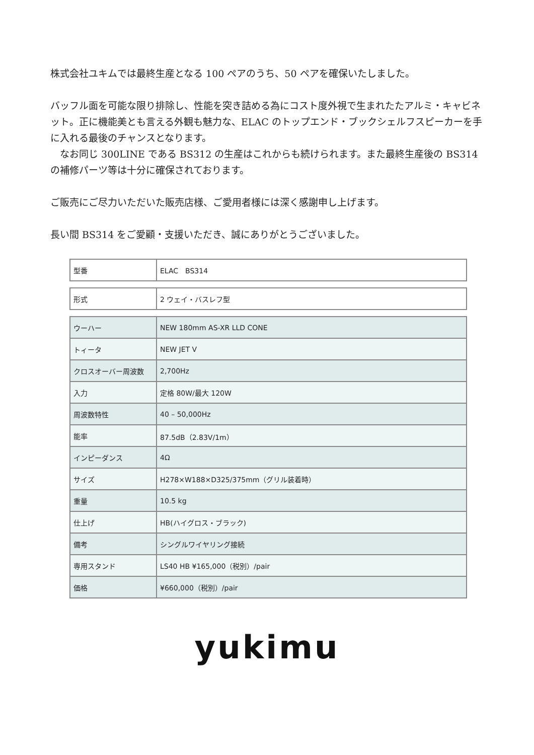株式会社ユキムでは最終生産となる 100 ペアのうち、50 ペアを確保いたしました。
バッフル面を可能な限り排除し、性能を突き詰める為にコスト度外視で生まれたたアルミ・キャビネット。正に機能美とも言える外観も魅力な、ELAC のトップエンド・ブックシェルフスピーカーを手に入れる最後のチャンスとなります。
　なお同じ 300LINE である BS312 の生産はこれからも続けられます。また最終生産後の BS314 の補修パーツ等は十分に確保されております。
ご販売にご尽力いただいた販売店様、ご愛用者様には深く感謝申し上げます。
長い間 BS314 をご愛顧・支援いただき、誠にありがとうございました。
| 型番 | ELAC BS314 |
| 形式 | 2 ウェイ・バスレフ型 |
| ウーハー | NEW 180mm AS-XR LLD CONE |
| トィータ | NEW JET V |
| クロスオーバー周波数 | 2,700Hz |
| 入力 | 定格 80W/最大 120W |
| 周波数特性 | 40 – 50,000Hz |
| 能率 | 87.5dB（2.83V/1m） |
| インピーダンス | 4Ω |
| サイズ | H278×W188×D325/375mm（グリル装着時） |
| 重量 | 10.5 kg |
| 仕上げ | HB(ハイグロス・ブラック) |
| 備考 | シングルワイヤリング接続 |
| 専用スタンド | LS40 HB ¥165,000（税別）/pair |
| 価格 | ¥660,000（税別）/pair |
yukimu